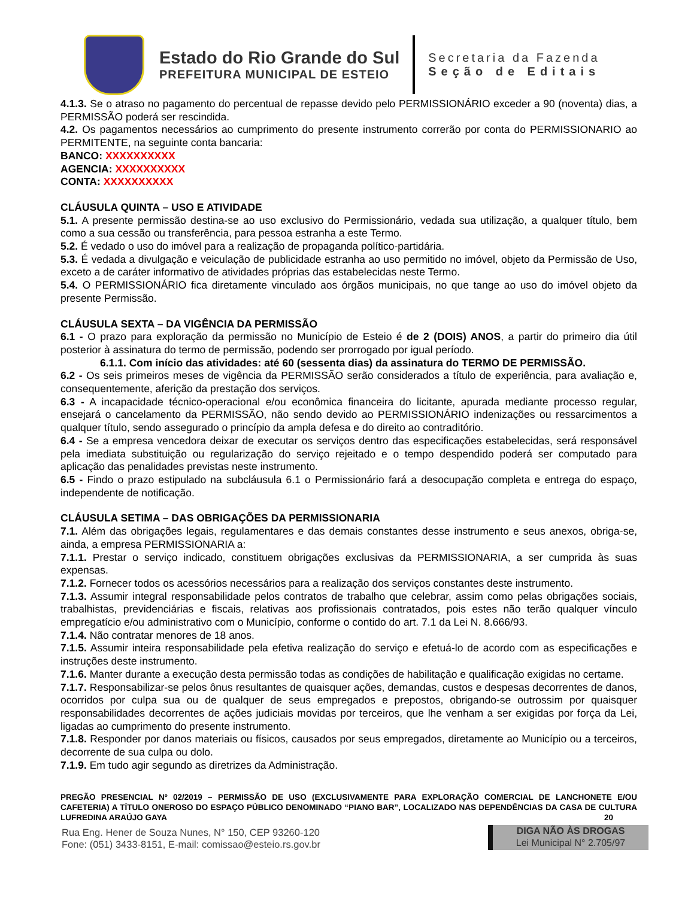Estado do Rio Grande do Sul
PREFEITURA MUNICIPAL DE ESTEIO
Secretaria da Fazenda
Seção de Editais
4.1.3. Se o atraso no pagamento do percentual de repasse devido pelo PERMISSIONÁRIO exceder a 90 (noventa) dias, a PERMISSÃO poderá ser rescindida.
4.2. Os pagamentos necessários ao cumprimento do presente instrumento correrão por conta do PERMISSIONARIO ao PERMITENTE, na seguinte conta bancaria:
BANCO: XXXXXXXXXX
AGENCIA: XXXXXXXXXX
CONTA: XXXXXXXXXX
CLÁUSULA QUINTA – USO E ATIVIDADE
5.1. A presente permissão destina-se ao uso exclusivo do Permissionário, vedada sua utilização, a qualquer título, bem como a sua cessão ou transferência, para pessoa estranha a este Termo.
5.2. É vedado o uso do imóvel para a realização de propaganda político-partidária.
5.3. É vedada a divulgação e veiculação de publicidade estranha ao uso permitido no imóvel, objeto da Permissão de Uso, exceto a de caráter informativo de atividades próprias das estabelecidas neste Termo.
5.4. O PERMISSIONÁRIO fica diretamente vinculado aos órgãos municipais, no que tange ao uso do imóvel objeto da presente Permissão.
CLÁUSULA SEXTA – DA VIGÊNCIA DA PERMISSÃO
6.1 - O prazo para exploração da permissão no Município de Esteio é de 2 (DOIS) ANOS, a partir do primeiro dia útil posterior à assinatura do termo de permissão, podendo ser prorrogado por igual período.
6.1.1. Com início das atividades: até 60 (sessenta dias) da assinatura do TERMO DE PERMISSÃO.
6.2 - Os seis primeiros meses de vigência da PERMISSÃO serão considerados a título de experiência, para avaliação e, consequentemente, aferição da prestação dos serviços.
6.3 - A incapacidade técnico-operacional e/ou econômica financeira do licitante, apurada mediante processo regular, ensejará o cancelamento da PERMISSÃO, não sendo devido ao PERMISSIONÁRIO indenizações ou ressarcimentos a qualquer título, sendo assegurado o princípio da ampla defesa e do direito ao contraditório.
6.4 - Se a empresa vencedora deixar de executar os serviços dentro das especificações estabelecidas, será responsável pela imediata substituição ou regularização do serviço rejeitado e o tempo despendido poderá ser computado para aplicação das penalidades previstas neste instrumento.
6.5 - Findo o prazo estipulado na subcláusula 6.1 o Permissionário fará a desocupação completa e entrega do espaço, independente de notificação.
CLÁUSULA SETIMA – DAS OBRIGAÇÕES DA PERMISSIONARIA
7.1. Além das obrigações legais, regulamentares e das demais constantes desse instrumento e seus anexos, obriga-se, ainda, a empresa PERMISSIONARIA a:
7.1.1. Prestar o serviço indicado, constituem obrigações exclusivas da PERMISSIONARIA, a ser cumprida às suas expensas.
7.1.2. Fornecer todos os acessórios necessários para a realização dos serviços constantes deste instrumento.
7.1.3. Assumir integral responsabilidade pelos contratos de trabalho que celebrar, assim como pelas obrigações sociais, trabalhistas, previdenciárias e fiscais, relativas aos profissionais contratados, pois estes não terão qualquer vínculo empregatício e/ou administrativo com o Município, conforme o contido do art. 7.1 da Lei N. 8.666/93.
7.1.4. Não contratar menores de 18 anos.
7.1.5. Assumir inteira responsabilidade pela efetiva realização do serviço e efetuá-lo de acordo com as especificações e instruções deste instrumento.
7.1.6. Manter durante a execução desta permissão todas as condições de habilitação e qualificação exigidas no certame.
7.1.7. Responsabilizar-se pelos ônus resultantes de quaisquer ações, demandas, custos e despesas decorrentes de danos, ocorridos por culpa sua ou de qualquer de seus empregados e prepostos, obrigando-se outrossim por quaisquer responsabilidades decorrentes de ações judiciais movidas por terceiros, que lhe venham a ser exigidas por força da Lei, ligadas ao cumprimento do presente instrumento.
7.1.8. Responder por danos materiais ou físicos, causados por seus empregados, diretamente ao Município ou a terceiros, decorrente de sua culpa ou dolo.
7.1.9. Em tudo agir segundo as diretrizes da Administração.
PREGÃO PRESENCIAL Nº 02/2019 – PERMISSÃO DE USO (EXCLUSIVAMENTE PARA EXPLORAÇÃO COMERCIAL DE LANCHONETE E/OU CAFETERIA) A TÍTULO ONEROSO DO ESPAÇO PÚBLICO DENOMINADO “PIANO BAR”, LOCALIZADO NAS DEPENDÊNCIAS DA CASA DE CULTURA LUFREDINA ARAÚJO GAYA 20
Rua Eng. Hener de Souza Nunes, N° 150, CEP 93260-120
Fone: (051) 3433-8151, E-mail: comissao@esteio.rs.gov.br
DIGA NÃO ÀS DROGAS
Lei Municipal N° 2.705/97